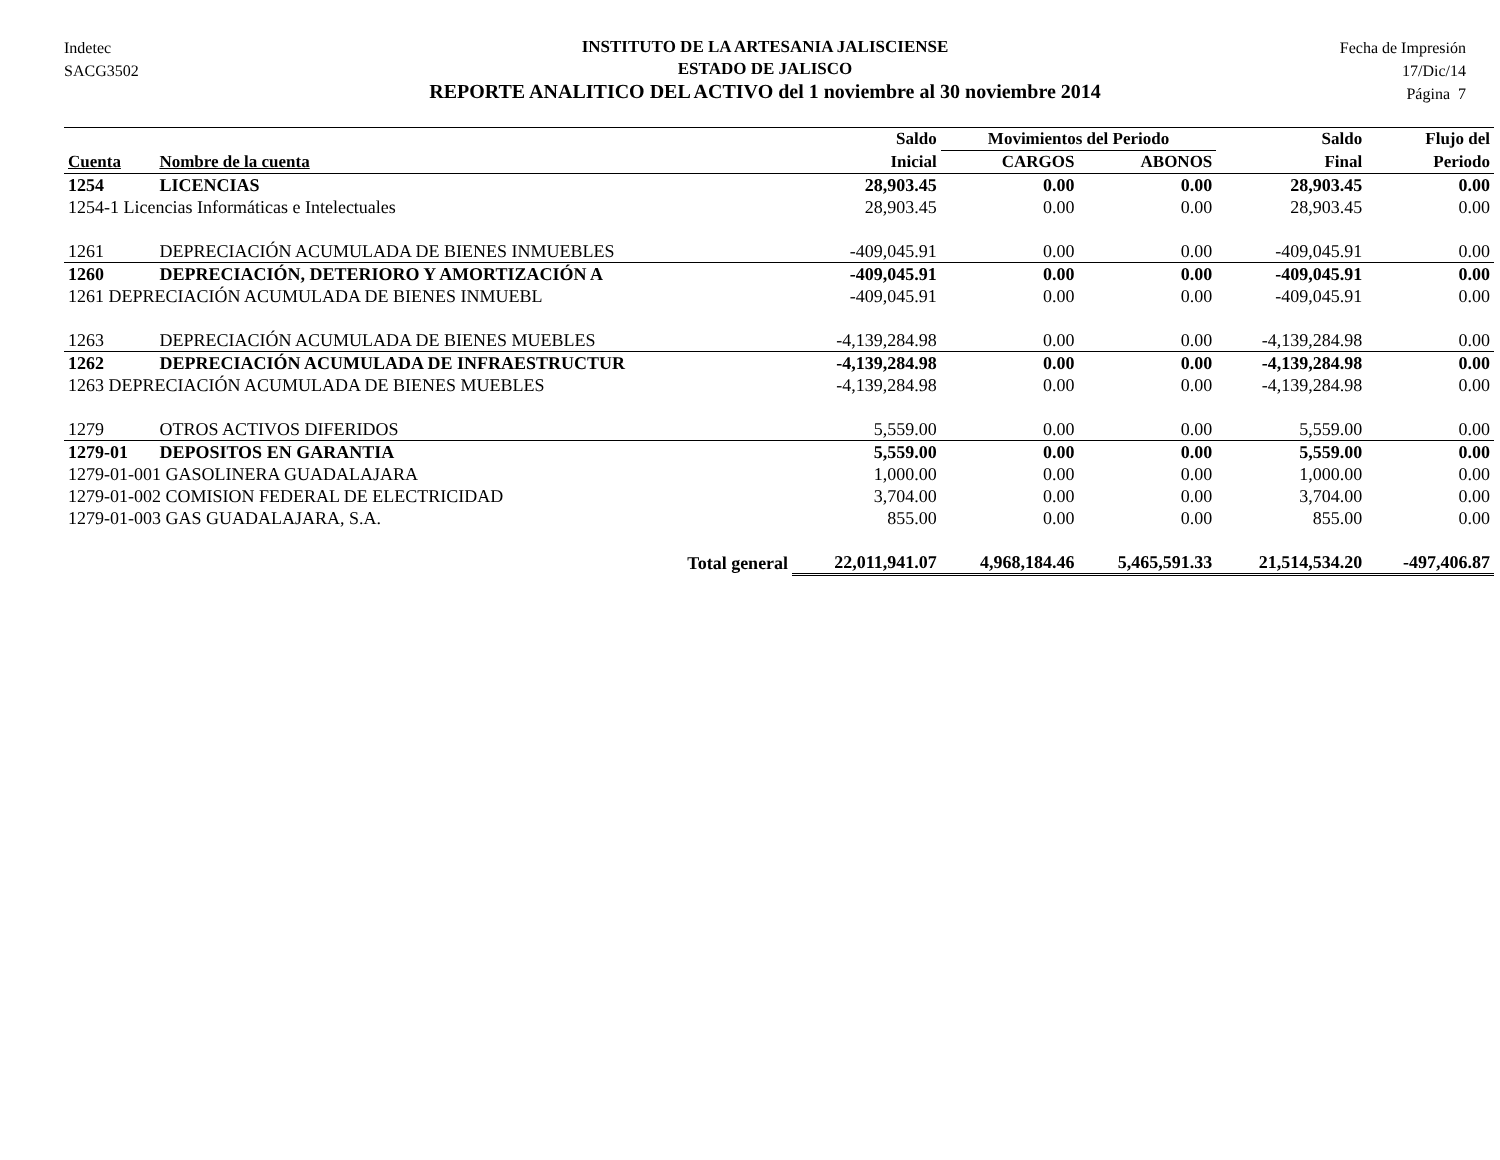Indetec
SACG3502
INSTITUTO DE LA ARTESANIA JALISCIENSE
ESTADO DE JALISCO
REPORTE ANALITICO DEL ACTIVO del 1 noviembre al 30 noviembre 2014
Fecha de Impresión
17/Dic/14
Página 7
| | | Saldo | Movimientos del Periodo | | Saldo | Flujo del |
| --- | --- | --- | --- | --- | --- | --- |
| Cuenta | Nombre de la cuenta | Inicial | CARGOS | ABONOS | Final | Periodo |
| 1254 | LICENCIAS | 28,903.45 | 0.00 | 0.00 | 28,903.45 | 0.00 |
| 1254-1 Licencias Informáticas e Intelectuales | | 28,903.45 | 0.00 | 0.00 | 28,903.45 | 0.00 |
| 1261 | DEPRECIACIÓN ACUMULADA DE BIENES INMUEBLES | -409,045.91 | 0.00 | 0.00 | -409,045.91 | 0.00 |
| 1260 | DEPRECIACIÓN, DETERIORO Y AMORTIZACIÓN A | -409,045.91 | 0.00 | 0.00 | -409,045.91 | 0.00 |
| 1261 DEPRECIACIÓN ACUMULADA DE BIENES INMUEBL | | -409,045.91 | 0.00 | 0.00 | -409,045.91 | 0.00 |
| 1263 | DEPRECIACIÓN ACUMULADA DE BIENES MUEBLES | -4,139,284.98 | 0.00 | 0.00 | -4,139,284.98 | 0.00 |
| 1262 | DEPRECIACIÓN ACUMULADA DE INFRAESTRUCTUR | -4,139,284.98 | 0.00 | 0.00 | -4,139,284.98 | 0.00 |
| 1263 DEPRECIACIÓN ACUMULADA DE BIENES MUEBLES | | -4,139,284.98 | 0.00 | 0.00 | -4,139,284.98 | 0.00 |
| 1279 | OTROS ACTIVOS DIFERIDOS | 5,559.00 | 0.00 | 0.00 | 5,559.00 | 0.00 |
| 1279-01 | DEPOSITOS EN GARANTIA | 5,559.00 | 0.00 | 0.00 | 5,559.00 | 0.00 |
| 1279-01-001 GASOLINERA GUADALAJARA | | 1,000.00 | 0.00 | 0.00 | 1,000.00 | 0.00 |
| 1279-01-002 COMISION FEDERAL DE ELECTRICIDAD | | 3,704.00 | 0.00 | 0.00 | 3,704.00 | 0.00 |
| 1279-01-003 GAS GUADALAJARA, S.A. | | 855.00 | 0.00 | 0.00 | 855.00 | 0.00 |
| | Total general | 22,011,941.07 | 4,968,184.46 | 5,465,591.33 | 21,514,534.20 | -497,406.87 |